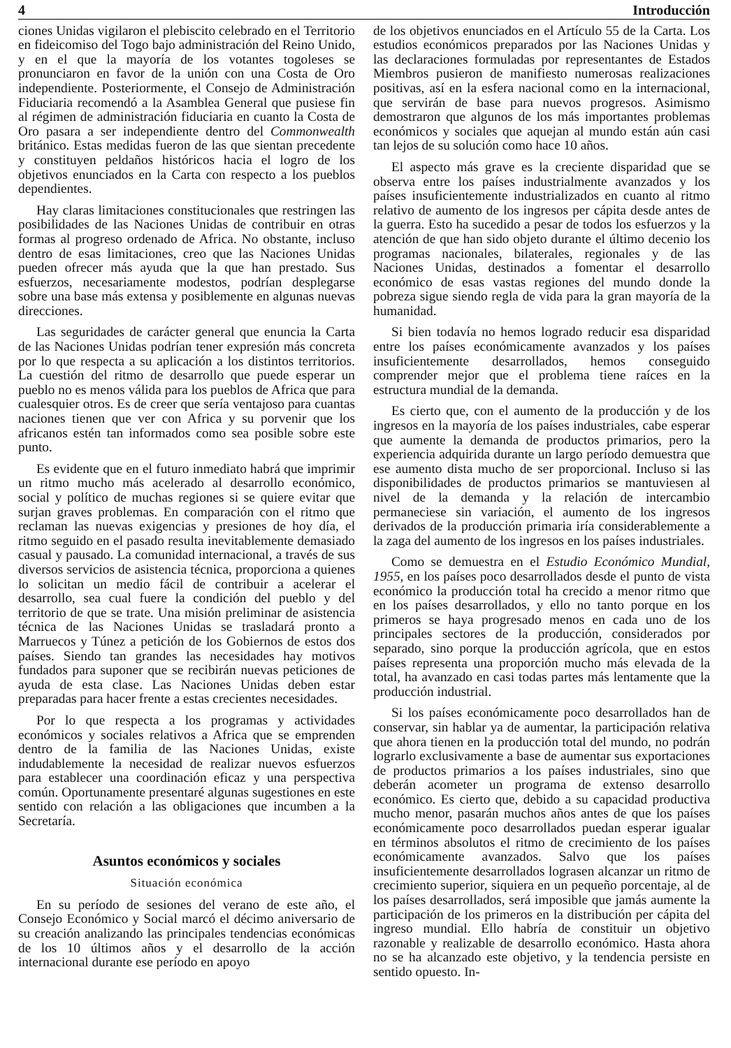4 Introducción
ciones Unidas vigilaron el plebiscito celebrado en el Territorio en fideicomiso del Togo bajo administración del Reino Unido, y en el que la mayoría de los votantes togoleses se pronunciaron en favor de la unión con una Costa de Oro independiente. Posteriormente, el Consejo de Administración Fiduciaria recomendó a la Asamblea General que pusiese fin al régimen de administración fiduciaria en cuanto la Costa de Oro pasara a ser independiente dentro del Commonwealth británico. Estas medidas fueron de las que sientan precedente y constituyen peldaños históricos hacia el logro de los objetivos enunciados en la Carta con respecto a los pueblos dependientes.
Hay claras limitaciones constitucionales que restringen las posibilidades de las Naciones Unidas de contribuir en otras formas al progreso ordenado de Africa. No obstante, incluso dentro de esas limitaciones, creo que las Naciones Unidas pueden ofrecer más ayuda que la que han prestado. Sus esfuerzos, necesariamente modestos, podrían desplegarse sobre una base más extensa y posiblemente en algunas nuevas direcciones.
Las seguridades de carácter general que enuncia la Carta de las Naciones Unidas podrían tener expresión más concreta por lo que respecta a su aplicación a los distintos territorios. La cuestión del ritmo de desarrollo que puede esperar un pueblo no es menos válida para los pueblos de Africa que para cualesquier otros. Es de creer que sería ventajoso para cuantas naciones tienen que ver con Africa y su porvenir que los africanos estén tan informados como sea posible sobre este punto.
Es evidente que en el futuro inmediato habrá que imprimir un ritmo mucho más acelerado al desarrollo económico, social y político de muchas regiones si se quiere evitar que surjan graves problemas. En comparación con el ritmo que reclaman las nuevas exigencias y presiones de hoy día, el ritmo seguido en el pasado resulta inevitablemente demasiado casual y pausado. La comunidad internacional, a través de sus diversos servicios de asistencia técnica, proporciona a quienes lo solicitan un medio fácil de contribuir a acelerar el desarrollo, sea cual fuere la condición del pueblo y del territorio de que se trate. Una misión preliminar de asistencia técnica de las Naciones Unidas se trasladará pronto a Marruecos y Túnez a petición de los Gobiernos de estos dos países. Siendo tan grandes las necesidades hay motivos fundados para suponer que se recibirán nuevas peticiones de ayuda de esta clase. Las Naciones Unidas deben estar preparadas para hacer frente a estas crecientes necesidades.
Por lo que respecta a los programas y actividades económicos y sociales relativos a Africa que se emprenden dentro de la familia de las Naciones Unidas, existe indudablemente la necesidad de realizar nuevos esfuerzos para establecer una coordinación eficaz y una perspectiva común. Oportunamente presentaré algunas sugestiones en este sentido con relación a las obligaciones que incumben a la Secretaría.
Asuntos económicos y sociales
Situación económica
En su período de sesiones del verano de este año, el Consejo Económico y Social marcó el décimo aniversario de su creación analizando las principales tendencias económicas de los 10 últimos años y el desarrollo de la acción internacional durante ese período en apoyo
de los objetivos enunciados en el Artículo 55 de la Carta. Los estudios económicos preparados por las Naciones Unidas y las declaraciones formuladas por representantes de Estados Miembros pusieron de manifiesto numerosas realizaciones positivas, así en la esfera nacional como en la internacional, que servirán de base para nuevos progresos. Asimismo demostraron que algunos de los más importantes problemas económicos y sociales que aquejan al mundo están aún casi tan lejos de su solución como hace 10 años.
El aspecto más grave es la creciente disparidad que se observa entre los países industrialmente avanzados y los países insuficientemente industrializados en cuanto al ritmo relativo de aumento de los ingresos per cápita desde antes de la guerra. Esto ha sucedido a pesar de todos los esfuerzos y la atención de que han sido objeto durante el último decenio los programas nacionales, bilaterales, regionales y de las Naciones Unidas, destinados a fomentar el desarrollo económico de esas vastas regiones del mundo donde la pobreza sigue siendo regla de vida para la gran mayoría de la humanidad.
Si bien todavía no hemos logrado reducir esa disparidad entre los países económicamente avanzados y los países insuficientemente desarrollados, hemos conseguido comprender mejor que el problema tiene raíces en la estructura mundial de la demanda.
Es cierto que, con el aumento de la producción y de los ingresos en la mayoría de los países industriales, cabe esperar que aumente la demanda de productos primarios, pero la experiencia adquirida durante un largo período demuestra que ese aumento dista mucho de ser proporcional. Incluso si las disponibilidades de productos primarios se mantuviesen al nivel de la demanda y la relación de intercambio permaneciese sin variación, el aumento de los ingresos derivados de la producción primaria iría considerablemente a la zaga del aumento de los ingresos en los países industriales.
Como se demuestra en el Estudio Económico Mundial, 1955, en los países poco desarrollados desde el punto de vista económico la producción total ha crecido a menor ritmo que en los países desarrollados, y ello no tanto porque en los primeros se haya progresado menos en cada uno de los principales sectores de la producción, considerados por separado, sino porque la producción agrícola, que en estos países representa una proporción mucho más elevada de la total, ha avanzado en casi todas partes más lentamente que la producción industrial.
Si los países económicamente poco desarrollados han de conservar, sin hablar ya de aumentar, la participación relativa que ahora tienen en la producción total del mundo, no podrán lograrlo exclusivamente a base de aumentar sus exportaciones de productos primarios a los países industriales, sino que deberán acometer un programa de extenso desarrollo económico. Es cierto que, debido a su capacidad productiva mucho menor, pasarán muchos años antes de que los países económicamente poco desarrollados puedan esperar igualar en términos absolutos el ritmo de crecimiento de los países económicamente avanzados. Salvo que los países insuficientemente desarrollados lograsen alcanzar un ritmo de crecimiento superior, siquiera en un pequeño porcentaje, al de los países desarrollados, será imposible que jamás aumente la participación de los primeros en la distribución per cápita del ingreso mundial. Ello habría de constituir un objetivo razonable y realizable de desarrollo económico. Hasta ahora no se ha alcanzado este objetivo, y la tendencia persiste en sentido opuesto. In-